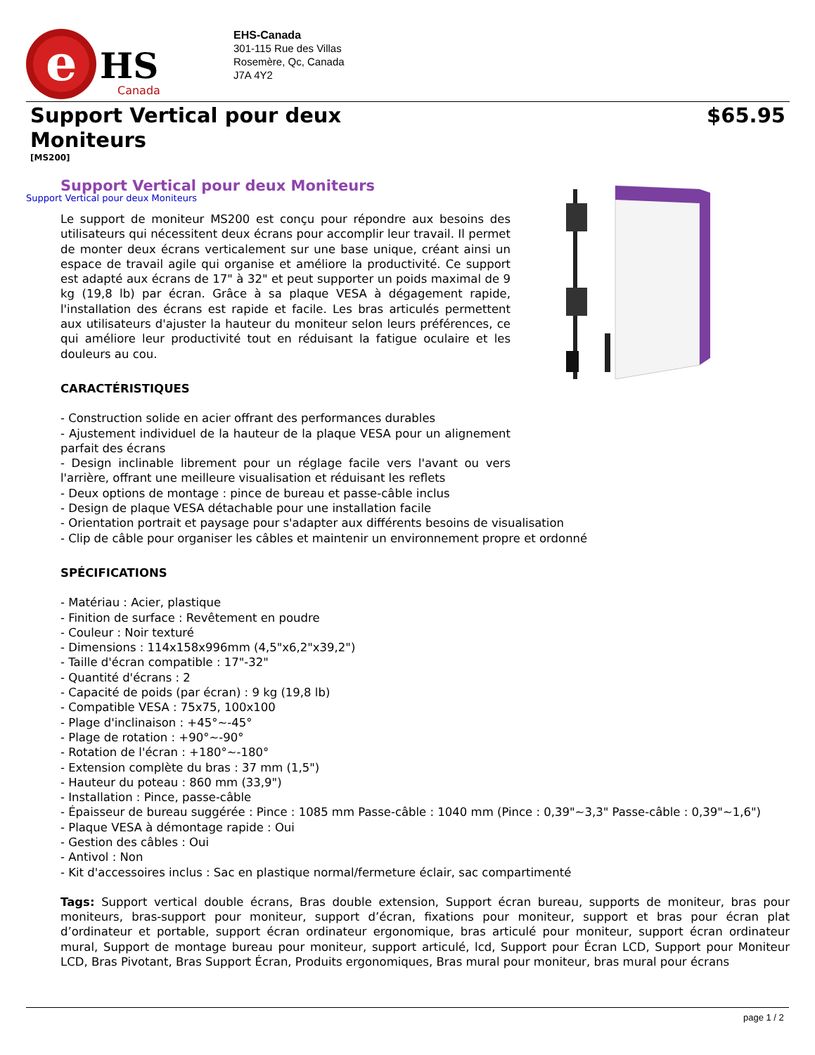e
HS
Canada
EHS-Canada
301-115 Rue des Villas
Rosemère, Qc, Canada
J7A 4Y2
Support Vertical pour deux Moniteurs
$65.95
[MS200]
Support Vertical pour deux Moniteurs
Support Vertical pour deux Moniteurs
Le support de moniteur MS200 est conçu pour répondre aux besoins des utilisateurs qui nécessitent deux écrans pour accomplir leur travail. Il permet de monter deux écrans verticalement sur une base unique, créant ainsi un espace de travail agile qui organise et améliore la productivité. Ce support est adapté aux écrans de 17" à 32" et peut supporter un poids maximal de 9 kg (19,8 lb) par écran. Grâce à sa plaque VESA à dégagement rapide, l'installation des écrans est rapide et facile. Les bras articulés permettent aux utilisateurs d'ajuster la hauteur du moniteur selon leurs préférences, ce qui améliore leur productivité tout en réduisant la fatigue oculaire et les douleurs au cou.
CARACTÉRISTIQUES
- Construction solide en acier offrant des performances durables
- Ajustement individuel de la hauteur de la plaque VESA pour un alignement parfait des écrans
- Design inclinable librement pour un réglage facile vers l'avant ou vers l'arrière, offrant une meilleure visualisation et réduisant les reflets
- Deux options de montage : pince de bureau et passe-câble inclus
- Design de plaque VESA détachable pour une installation facile
- Orientation portrait et paysage pour s'adapter aux différents besoins de visualisation
- Clip de câble pour organiser les câbles et maintenir un environnement propre et ordonné
SPÉCIFICATIONS
- Matériau : Acier, plastique
- Finition de surface : Revêtement en poudre
- Couleur : Noir texturé
- Dimensions : 114x158x996mm (4,5"x6,2"x39,2")
- Taille d'écran compatible : 17"-32"
- Quantité d'écrans : 2
- Capacité de poids (par écran) : 9 kg (19,8 lb)
- Compatible VESA : 75x75, 100x100
- Plage d'inclinaison : +45°~-45°
- Plage de rotation : +90°~-90°
- Rotation de l'écran : +180°~-180°
- Extension complète du bras : 37 mm (1,5")
- Hauteur du poteau : 860 mm (33,9")
- Installation : Pince, passe-câble
- Épaisseur de bureau suggérée : Pince : 1085 mm Passe-câble : 1040 mm (Pince : 0,39"~3,3" Passe-câble : 0,39"~1,6")
- Plaque VESA à démontage rapide : Oui
- Gestion des câbles : Oui
- Antivol : Non
- Kit d'accessoires inclus : Sac en plastique normal/fermeture éclair, sac compartimenté
Tags: Support vertical double écrans, Bras double extension, Support écran bureau, supports de moniteur, bras pour moniteurs, bras-support pour moniteur, support d’écran, fixations pour moniteur, support et bras pour écran plat d’ordinateur et portable, support écran ordinateur ergonomique, bras articulé pour moniteur, support écran ordinateur mural, Support de montage bureau pour moniteur, support articulé, lcd, Support pour Écran LCD, Support pour Moniteur LCD, Bras Pivotant, Bras Support Écran, Produits ergonomiques, Bras mural pour moniteur, bras mural pour écrans
page 1 / 2